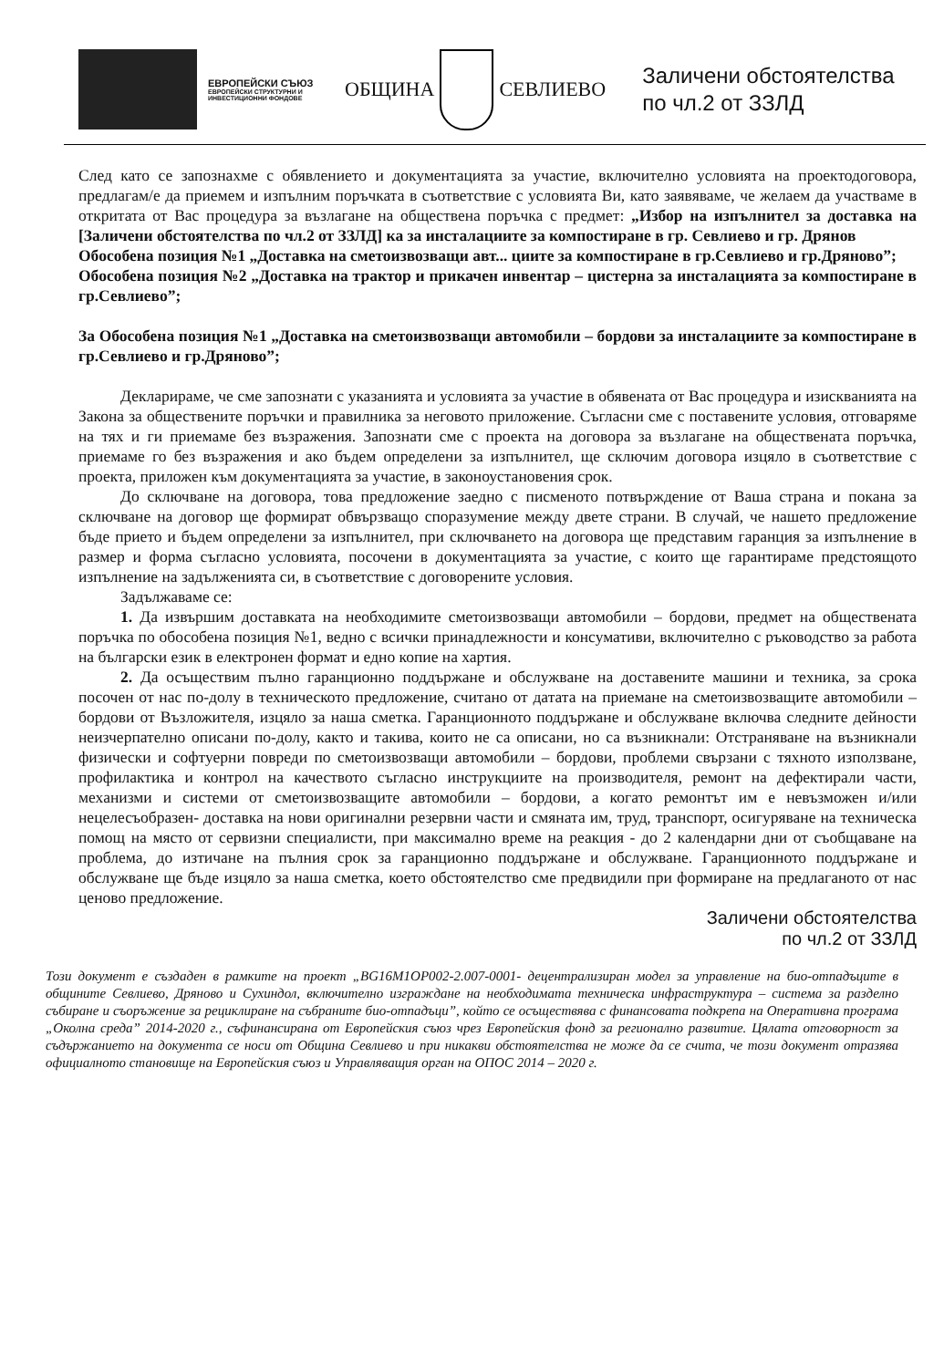ЕВРОПЕЙСКИ СЪЮЗ
ЕВРОПЕЙСКИ СТРУКТУРНИ И ИНВЕСТИЦИОННИ ФОНДОВЕ
ОБЩИНА СЕВЛИЕВО
Заличени обстоятелства
по чл.2 от ЗЗЛД
След като се запознахме с обявлението и документацията за участие, включително условията на проектодоговора, предлагам/е да приемем и изпълним поръчката в съответствие с условията Ви, като заявяваме, че желаем да участваме в откритата от Вас процедура за възлагане на обществена поръчка с предмет: „Избор на изпълнител за доставка на [Заличени обстоятелства по чл.2 от ЗЗЛД] ка за инсталациите за компостиране в гр. Севлиево и гр. Дрянов
Обособена позиция №1 „Доставка на сметоизвозващи авт... циите за компостиране в гр.Севлиево и гр.Дряново”;
Обособена позиция №2 „Доставка на трактор и прикачен инвентар – цистерна за инсталацията за компостиране в гр.Севлиево”;
За Обособена позиция №1 „Доставка на сметоизвозващи автомобили – бордови за инсталациите за компостиране в гр.Севлиево и гр.Дряново”;
Декларираме, че сме запознати с указанията и условията за участие в обявената от Вас процедура и изискванията на Закона за обществените поръчки и правилника за неговото приложение. Съгласни сме с поставените условия, отговаряме на тях и ги приемаме без възражения. Запознати сме с проекта на договора за възлагане на обществената поръчка, приемаме го без възражения и ако бъдем определени за изпълнител, ще сключим договора изцяло в съответствие с проекта, приложен към документацията за участие, в законоустановения срок.
До сключване на договора, това предложение заедно с писменото потвърждение от Ваша страна и покана за сключване на договор ще формират обвързващо споразумение между двете страни. В случай, че нашето предложение бъде прието и бъдем определени за изпълнител, при сключването на договора ще представим гаранция за изпълнение в размер и форма съгласно условията, посочени в документацията за участие, с които ще гарантираме предстоящото изпълнение на задълженията си, в съответствие с договорените условия.
Задължаваме се:
1. Да извършим доставката на необходимите сметоизвозващи автомобили – бордови, предмет на обществената поръчка по обособена позиция №1, ведно с всички принадлежности и консумативи, включително с ръководство за работа на български език в електронен формат и едно копие на хартия.
2. Да осъществим пълно гаранционно поддържане и обслужване на доставените машини и техника, за срока посочен от нас по-долу в техническото предложение, считано от датата на приемане на сметоизвозващите автомобили – бордови от Възложителя, изцяло за наша сметка. Гаранционното поддържане и обслужване включва следните дейности неизчерпателно описани по-долу, както и такива, които не са описани, но са възникнали: Отстраняване на възникнали физически и софтуерни повреди по сметоизвозващи автомобили – бордови, проблеми свързани с тяхното използване, профилактика и контрол на качеството съгласно инструкциите на производителя, ремонт на дефектирали части, механизми и системи от сметоизвозващите автомобили – бордови, а когато ремонтът им е невъзможен и/или нецелесъобразен- доставка на нови оригинални резервни части и смяната им, труд, транспорт, осигуряване на техническа помощ на място от сервизни специалисти, при максимално време на реакция - до 2 календарни дни от съобщаване на проблема, до изтичане на пълния срок за гаранционно поддържане и обслужване. Гаранционното поддържане и обслужване ще бъде изцяло за наша сметка, което обстоятелство сме предвидили при формиране на предлаганото от нас ценово предложение.
Заличени обстоятелства
по чл.2 от ЗЗЛД
Този документ е създаден в рамките на проект „BG16M1OP002-2.007-0001- децентрализиран модел за управление на био-отпадъците в общините Севлиево, Дряново и Сухиндол, включително изграждане на необходимата техническа инфраструктура – система за разделно събиране и съоръжение за рециклиране на събраните био-отпадъци”, който се осъществява с финансовата подкрепа на Оперативна програма „Околна среда” 2014-2020 г., съфинансирана от Европейския съюз чрез Европейския фонд за регионално развитие. Цялата отговорност за съдържанието на документа се носи от Община Севлиево и при никакви обстоятелства не може да се счита, че този документ отразява официалното становище на Европейския съюз и Управляващия орган на ОПОС 2014 – 2020 г.